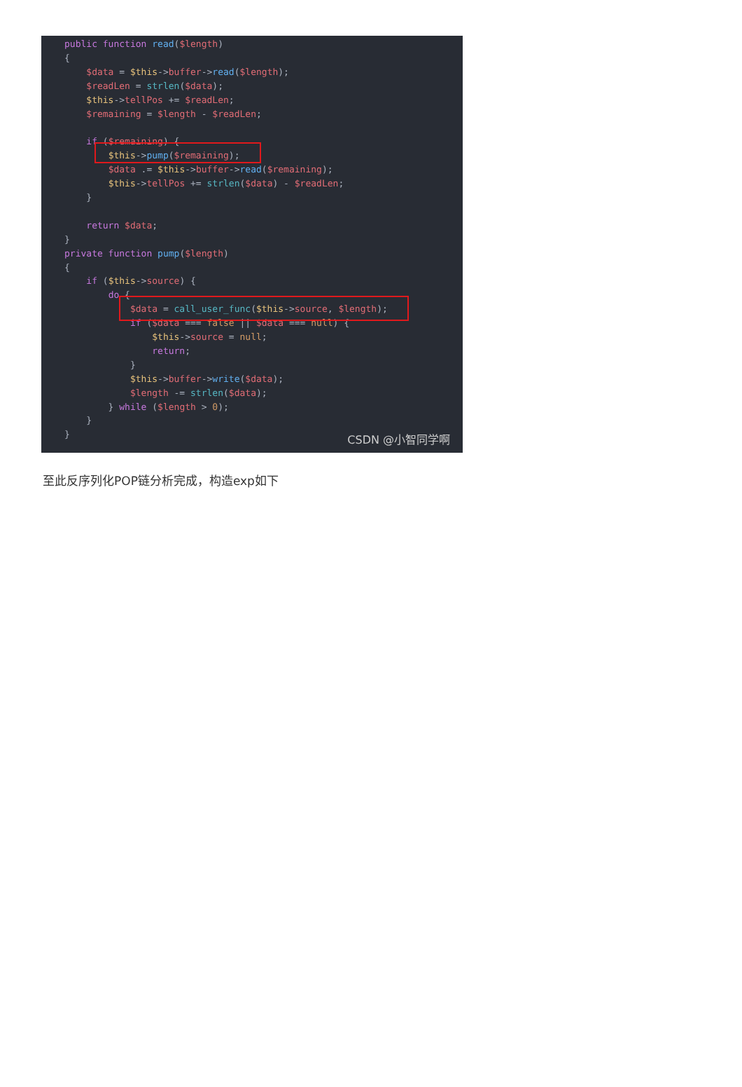public function read($length) { $data = $this->buffer->read($length); $readLen = strlen($data); $this->tellPos += $readLen; $remaining = $length - $readLen; if ($remaining) { $this->pump($remaining); $data .= $this->buffer->read($remaining); $this->tellPos += strlen($data) - $readLen; } return $data; } private function pump($length) { if ($this->source) { do { $data = call_user_func($this->source, $length); if ($data === false || $data === null) { $this->source = null; return; } $this->buffer->write($data); $length -= strlen($data); } while ($length > 0); } }
CSDN @小智同学啊
至此反序列化POP链分析完成，构造exp如下